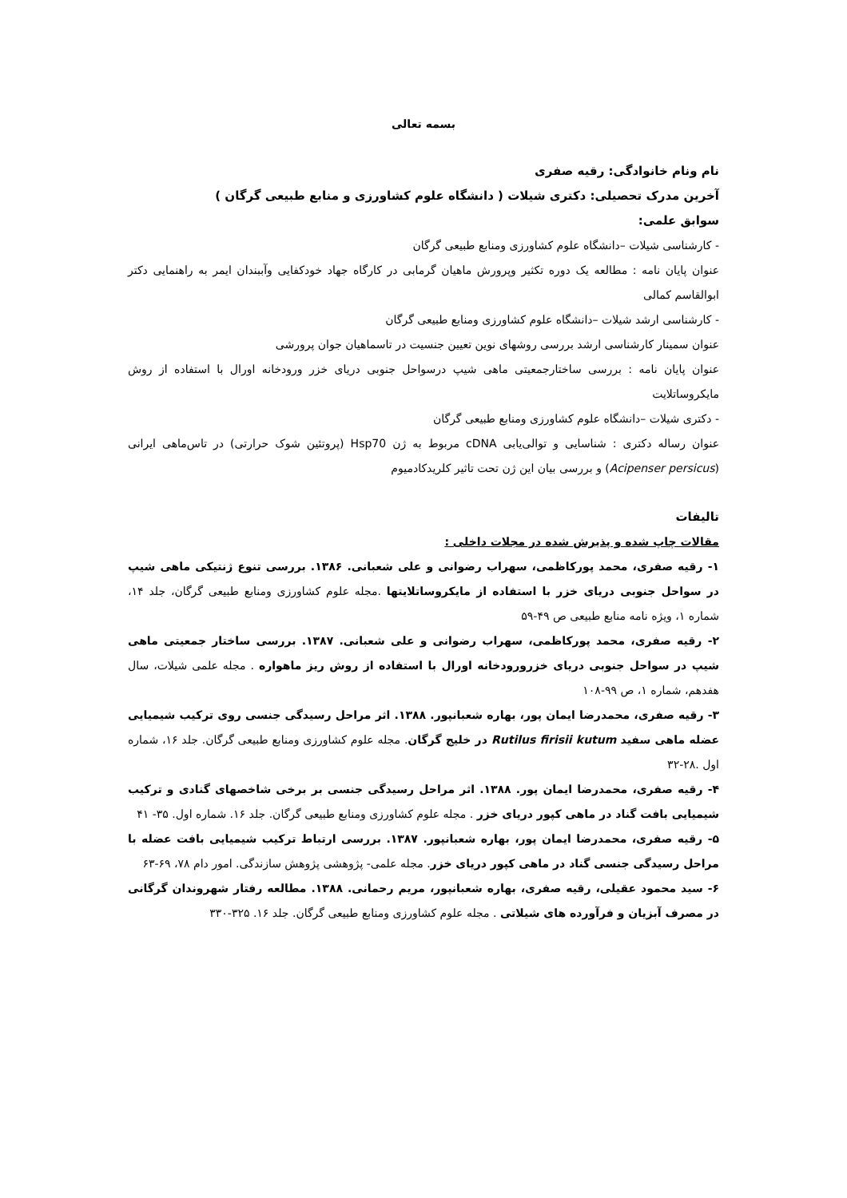بسمه تعالی
نام ونام خانوادگی: رقیه صفری
آخرین مدرک تحصیلی: دکتری شیلات ( دانشگاه علوم کشاورزی و منابع طبیعی گرگان )
سوابق علمی:
- کارشناسی شیلات –دانشگاه علوم کشاورزی ومنابع طبیعی گرگان
عنوان پایان نامه : مطالعه یک دوره تکثیر وپرورش ماهیان گرمابی در کارگاه جهاد خودکفایی وآببندان ایمر به راهنمایی دکتر ابوالقاسم کمالی
- کارشناسی ارشد شیلات –دانشگاه علوم کشاورزی ومنابع طبیعی گرگان
عنوان سمینار کارشناسی ارشد بررسی روشهای نوین تعیین جنسیت در تاسماهیان جوان پرورشی
عنوان پایان نامه : بررسی ساختارجمعیتی ماهی شیپ درسواحل جنوبی دریای خزر ورودخانه اورال با استفاده از روش مایکروساتلایت
- دکتری شیلات –دانشگاه علوم کشاورزی ومنابع طبیعی گرگان
عنوان رساله دکتری : شناسایی و توالی‌یابی cDNA مربوط به ژن Hsp70 (پروتئین شوک حرارتی) در تاس‌ماهی ایرانی (Acipenser persicus) و بررسی بیان این ژن تحت تاثیر کلریدکادمیوم
تالیفات
مقالات چاپ شده و پذیرش شده در مجلات داخلی :
۱- رقیه صفری، محمد پورکاظمی، سهراب رضوانی و علی شعبانی. ۱۳۸۶. بررسی تنوع ژنتیکی ماهی شیپ در سواحل جنوبی دریای خزر با استفاده از مایکروساتلایتها .مجله علوم کشاورزی ومنابع طبیعی گرگان، جلد ۱۴، شماره ۱، ویژه نامه منابع طبیعی ص ۴۹-۵۹
۲- رقیه صفری، محمد پورکاظمی، سهراب رضوانی و علی شعبانی. ۱۳۸۷. بررسی ساختار جمعیتی ماهی شیپ در سواحل جنوبی دریای خزرورودخانه اورال با استفاده از روش ریز ماهواره . مجله علمی شیلات، سال هفدهم، شماره ۱، ص ۹۹-۱۰۸
۳- رقیه صفری، محمدرضا ایمان پور، بهاره شعبانپور. ۱۳۸۸. اثر مراحل رسیدگی جنسی روی ترکیب شیمیایی عضله ماهی سفید Rutilus firisii kutum در خلیج گرگان. مجله علوم کشاورزی ومنابع طبیعی گرگان. جلد ۱۶، شماره اول .۲۸-۳۲
۴- رقیه صفری، محمدرضا ایمان پور. ۱۳۸۸. اثر مراحل رسیدگی جنسی بر برخی شاخصهای گنادی و ترکیب شیمیایی بافت گناد در ماهی کپور دریای خزر . مجله علوم کشاورزی ومنابع طبیعی گرگان. جلد ۱۶. شماره اول. ۳۵- ۴۱
۵- رقیه صفری، محمدرضا ایمان پور، بهاره شعبانپور. ۱۳۸۷. بررسی ارتباط ترکیب شیمیایی بافت عضله با مراحل رسیدگی جنسی گناد در ماهی کپور دریای خزر. مجله علمی- پژوهشی پژوهش سازندگی. امور دام ۷۸، ۶۹-۶۳
۶- سید محمود عقیلی، رقیه صفری، بهاره شعبانپور، مریم رحمانی. ۱۳۸۸. مطالعه رفتار شهروندان گرگانی در مصرف آبزیان و فرآورده های شیلاتی . مجله علوم کشاورزی ومنابع طبیعی گرگان. جلد ۱۶. ۳۲۵-۳۳۰